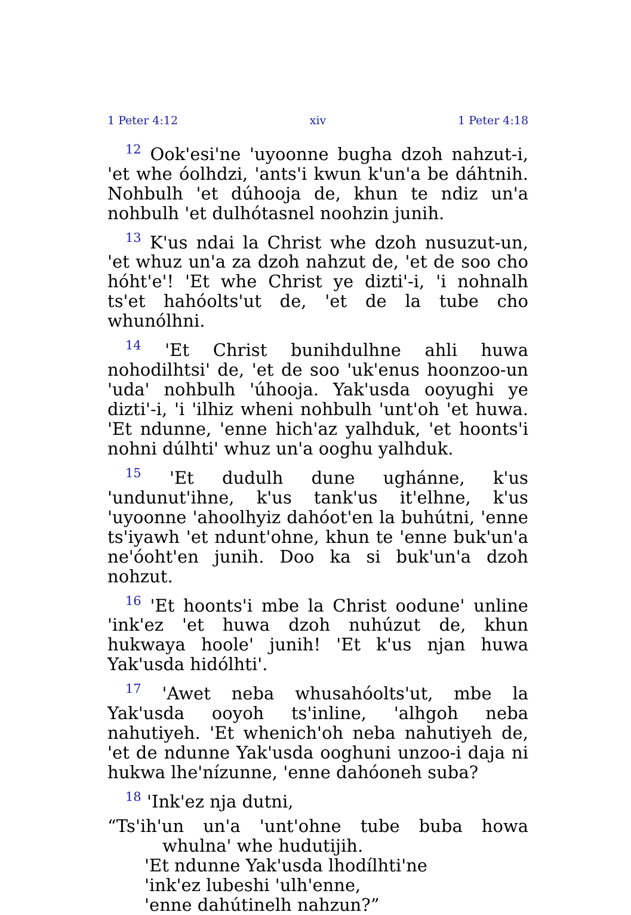1 Peter 4:12 xiv 1 Peter 4:18
<sup>12</sup> Ook'esi'ne 'uyoonne bugha dzoh nahzut-i, 'et whe óolhdzi, 'ants'i kwun k'un'a be dáhtnih. Nohbulh 'et dúhooja de, khun te ndiz un'a nohbulh 'et dulhótasnel noohzin junih.
<sup>13</sup> K'us ndai la Christ whe dzoh nusuzut-un, 'et whuz un'a za dzoh nahzut de, 'et de soo cho hóht'e'! 'Et whe Christ ye dizti'-i, 'i nohnalh ts'et hahóolts'ut de, 'et de la tube cho whunólhni.
<sup>14</sup> 'Et Christ bunihdulhne ahli huwa nohodilhtsi' de, 'et de soo 'uk'enus hoonzoo-un 'uda' nohbulh 'úhooja. Yak'usda ooyughi ye dizti'-i, 'i 'ilhiz wheni nohbulh 'unt'oh 'et huwa. 'Et ndunne, 'enne hich'az yalhduk, 'et hoonts'i nohni dúlhti' whuz un'a ooghu yalhduk.
<sup>15</sup> 'Et dudulh dune ughánne, k'us 'undunut'ihne, k'us tank'us it'elhne, k'us 'uyoonne 'ahoolhyiz dahóot'en la buhútni, 'enne ts'iyawh 'et ndunt'ohne, khun te 'enne buk'un'a ne'óoht'en junih. Doo ka si buk'un'a dzoh nohzut.
<sup>16</sup> 'Et hoonts'i mbe la Christ oodune' unline 'ink'ez 'et huwa dzoh nuhúzut de, khun hukwaya hoole' junih! 'Et k'us njan huwa Yak'usda hidólhti'.
<sup>17</sup> 'Awet neba whusahóolts'ut, mbe la Yak'usda ooyoh ts'inline, 'alhgoh neba nahutiyeh. 'Et whenich'oh neba nahutiyeh de, 'et de ndunne Yak'usda ooghuni unzoo-i daja ni hukwa lhe'nízunne, 'enne dahóoneh suba?
<sup>18</sup> 'Ink'ez nja dutni,
“Ts'ih'un un'a 'unt'ohne tube buba howa whulna' whe hudutijih.
'Et ndunne Yak'usda lhodílhti'ne
'ink'ez lubeshi 'ulh'enne,
'enne dahútinelh nahzun?”